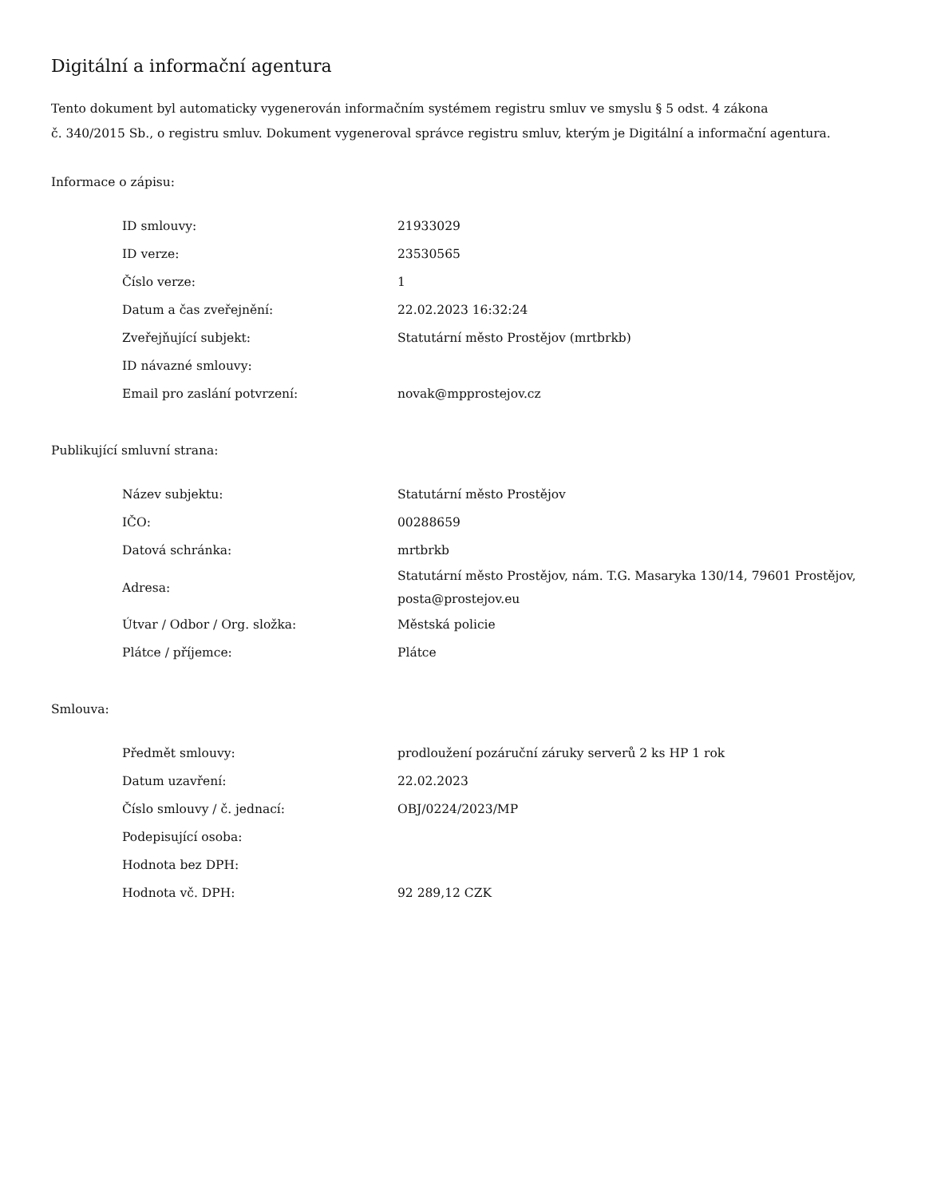Digitální a informační agentura
Tento dokument byl automaticky vygenerován informačním systémem registru smluv ve smyslu § 5 odst. 4 zákona
č. 340/2015 Sb., o registru smluv. Dokument vygeneroval správce registru smluv, kterým je Digitální a informační agentura.
Informace o zápisu:
| ID smlouvy: | 21933029 |
| ID verze: | 23530565 |
| Číslo verze: | 1 |
| Datum a čas zveřejnění: | 22.02.2023 16:32:24 |
| Zveřejňující subjekt: | Statutární město Prostějov (mrtbrkb) |
| ID návazné smlouvy: | |
| Email pro zaslání potvrzení: | novak@mpprostejov.cz |
Publikující smluvní strana:
| Název subjektu: | Statutární město Prostějov |
| IČO: | 00288659 |
| Datová schránka: | mrtbrkb |
| Adresa: | Statutární město Prostějov, nám. T.G. Masaryka 130/14, 79601 Prostějov, posta@prostejov.eu |
| Útvar / Odbor / Org. složka: | Městská policie |
| Plátce / příjemce: | Plátce |
Smlouva:
| Předmět smlouvy: | prodloužení pozáruční záruky serverů 2 ks HP 1 rok |
| Datum uzavření: | 22.02.2023 |
| Číslo smlouvy / č. jednací: | OBJ/0224/2023/MP |
| Podepisující osoba: | |
| Hodnota bez DPH: | |
| Hodnota vč. DPH: | 92 289,12 CZK |